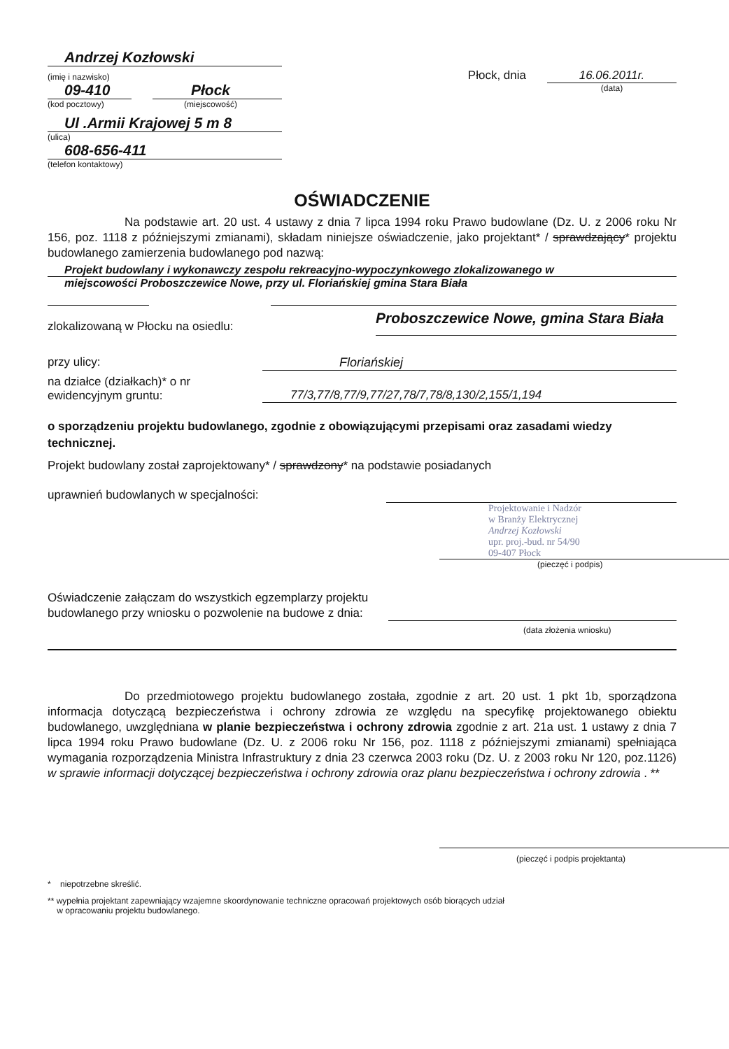Andrzej Kozłowski
(imię i nazwisko)
09-410
(kod pocztowy)
Płock
(miejscowość)
Ul .Armii Krajowej 5 m 8
(ulica)
608-656-411
(telefon kontaktowy)
Płock, dnia 16.06.2011r.
(data)
OŚWIADCZENIE
Na podstawie art. 20 ust. 4 ustawy z dnia 7 lipca 1994 roku Prawo budowlane (Dz. U. z 2006 roku Nr 156, poz. 1118 z późniejszymi zmianami), składam niniejsze oświadczenie, jako projektant* / sprawdzający* projektu budowlanego zamierzenia budowlanego pod nazwą:
Projekt budowlany i wykonawczy zespołu rekreacyjno-wypoczynkowego zlokalizowanego w
miejscowości Proboszczewice Nowe, przy ul. Floriańskiej gmina Stara Biała
zlokalizowaną w Płocku na osiedlu:
Proboszczewice Nowe, gmina Stara Biała
przy ulicy: Floriańskiej
na działce (działkach)* o nr
ewidencyjnym gruntu:
77/3,77/8,77/9,77/27,78/7,78/8,130/2,155/1,194
o sporządzeniu projektu budowlanego, zgodnie z obowiązującymi przepisami oraz zasadami wiedzy technicznej.
Projekt budowlany został zaprojektowany* / sprawdzony* na podstawie posiadanych
uprawnień budowlanych w specjalności:
Projektowanie i Nadzór
w Branży Elektrycznej
Andrzej Kozłowski
upr. proj.-bud. nr 54/90
09-407 Płock
(pieczęć i podpis)
Oświadczenie załączam do wszystkich egzemplarzy projektu budowlanego przy wniosku o pozwolenie na budowe z dnia:
(data złożenia wniosku)
Do przedmiotowego projektu budowlanego została, zgodnie z art. 20 ust. 1 pkt 1b, sporządzona informacja dotyczącą bezpieczeństwa i ochrony zdrowia ze względu na specyfikę projektowanego obiektu budowlanego, uwzględniana w planie bezpieczeństwa i ochrony zdrowia zgodnie z art. 21a ust. 1 ustawy z dnia 7 lipca 1994 roku Prawo budowlane (Dz. U. z 2006 roku Nr 156, poz. 1118 z późniejszymi zmianami) spełniająca wymagania rozporządzenia Ministra Infrastruktury z dnia 23 czerwca 2003 roku (Dz. U. z 2003 roku Nr 120, poz.1126) w sprawie informacji dotyczącej bezpieczeństwa i ochrony zdrowia oraz planu bezpieczeństwa i ochrony zdrowia . **
(pieczęć i podpis projektanta)
* niepotrzebne skreślić.
** wypełnia projektant zapewniający wzajemne skoordynowanie techniczne opracowań projektowych osób biorących udział
w opracowaniu projektu budowlanego.